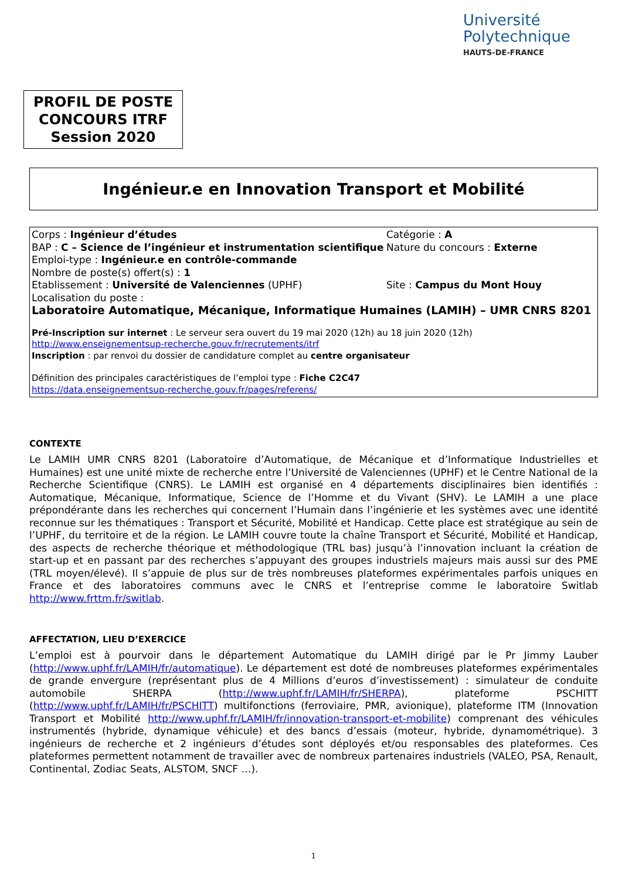Université
Polytechnique
HAUTS-DE-FRANCE
PROFIL DE POSTE
CONCOURS ITRF
Session 2020
Ingénieur.e en Innovation Transport et Mobilité
Corps : Ingénieur d’études Catégorie : A
BAP : C – Science de l’ingénieur et instrumentation scientifique
Nature du concours : Externe
Emploi-type : Ingénieur.e en contrôle-commande
Nombre de poste(s) offert(s) : 1
Etablissement : Université de Valenciennes (UPHF) Site : Campus du Mont Houy
Localisation du poste :
Laboratoire Automatique, Mécanique, Informatique Humaines (LAMIH) – UMR CNRS 8201
Pré-Inscription sur internet : Le serveur sera ouvert du 19 mai 2020 (12h) au 18 juin 2020 (12h)
http://www.enseignementsup-recherche.gouv.fr/recrutements/itrf
Inscription : par renvoi du dossier de candidature complet au centre organisateur
Définition des principales caractéristiques de l’emploi type : Fiche C2C47
https://data.enseignementsup-recherche.gouv.fr/pages/referens/
CONTEXTE
Le LAMIH UMR CNRS 8201 (Laboratoire d’Automatique, de Mécanique et d’Informatique Industrielles et Humaines) est une unité mixte de recherche entre l’Université de Valenciennes (UPHF) et le Centre National de la Recherche Scientifique (CNRS). Le LAMIH est organisé en 4 départements disciplinaires bien identifiés : Automatique, Mécanique, Informatique, Science de l’Homme et du Vivant (SHV). Le LAMIH a une place prépondérante dans les recherches qui concernent l’Humain dans l’ingénierie et les systèmes avec une identité reconnue sur les thématiques : Transport et Sécurité, Mobilité et Handicap. Cette place est stratégique au sein de l’UPHF, du territoire et de la région. Le LAMIH couvre toute la chaîne Transport et Sécurité, Mobilité et Handicap, des aspects de recherche théorique et méthodologique (TRL bas) jusqu’à l’innovation incluant la création de start-up et en passant par des recherches s’appuyant des groupes industriels majeurs mais aussi sur des PME (TRL moyen/élevé). Il s’appuie de plus sur de très nombreuses plateformes expérimentales parfois uniques en France et des laboratoires communs avec le CNRS et l’entreprise comme le laboratoire Switlab http://www.frttm.fr/switlab.
AFFECTATION, LIEU D’EXERCICE
L’emploi est à pourvoir dans le département Automatique du LAMIH dirigé par le Pr Jimmy Lauber (http://www.uphf.fr/LAMIH/fr/automatique). Le département est doté de nombreuses plateformes expérimentales de grande envergure (représentant plus de 4 Millions d’euros d’investissement) : simulateur de conduite automobile SHERPA (http://www.uphf.fr/LAMIH/fr/SHERPA), plateforme PSCHITT (http://www.uphf.fr/LAMIH/fr/PSCHITT) multifonctions (ferroviaire, PMR, avionique), plateforme ITM (Innovation Transport et Mobilité http://www.uphf.fr/LAMIH/fr/innovation-transport-et-mobilite) comprenant des véhicules instrumentés (hybride, dynamique véhicule) et des bancs d’essais (moteur, hybride, dynamométrique). 3 ingénieurs de recherche et 2 ingénieurs d’études sont déployés et/ou responsables des plateformes. Ces plateformes permettent notamment de travailler avec de nombreux partenaires industriels (VALEO, PSA, Renault, Continental, Zodiac Seats, ALSTOM, SNCF …).
1